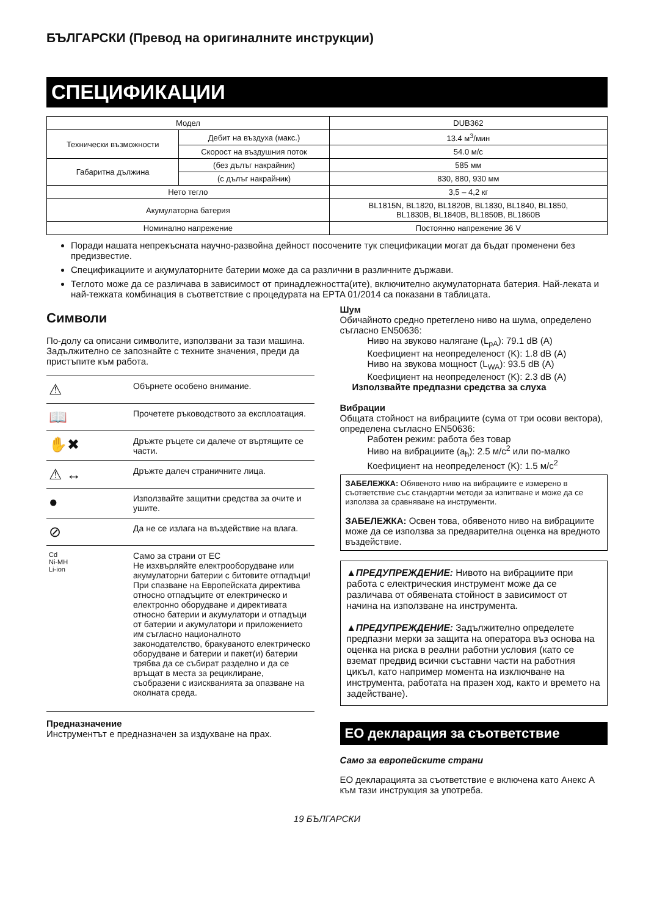БЪЛГАРСКИ (Превод на оригиналните инструкции)
СПЕЦИФИКАЦИИ
| Модел | | DUB362 |
| Технически възможности | Дебит на въздуха (макс.) | 13.4 м<sup>3</sup>/мин |
| | Скорост на въздушния поток | 54.0 м/с |
| Габаритна дължина | (без дълъг накрайник) | 585 мм |
| | (с дълъг накрайник) | 830, 880, 930 мм |
| Нето тегло | | 3,5 – 4,2 кг |
| Акумулаторна батерия | | BL1815N, BL1820, BL1820B, BL1830, BL1840, BL1850, BL1830B, BL1840B, BL1850B, BL1860B |
| Номинално напрежение | | Постоянно напрежение 36 V |
Поради нашата непрекъсната научно-развойна дейност посочените тук спецификации могат да бъдат променени без предизвестие.
Спецификациите и акумулаторните батерии може да са различни в различните държави.
Теглото може да се различава в зависимост от принадлежността(ите), включително акумулаторната батерия. Най-леката и най-тежката комбинация в съответствие с процедурата на EPTA 01/2014 са показани в таблицата.
Символи
По-долу са описани символите, използвани за тази машина. Задължително се запознайте с техните значения, преди да пристъпите към работа.
| ⚠ | Обърнете особено внимание. |
| 📖 | Прочетете ръководството за експлоатация. |
| ✋✖ | Дръжте ръцете си далече от въртящите се части. |
| ⚠ ↔ | Дръжте далеч страничните лица. |
| ● | Използвайте защитни средства за очите и ушите. |
| ⊘ | Да не се излага на въздействие на влага. |
| Cd Ni-MH Li-ion | Само за страни от ЕС Не изхвърляйте електрооборудване или акумулаторни батерии с битовите отпадъци! При спазване на Европейската директива относно отпадъците от електрическо и електронно оборудване и директивата относно батерии и акумулатори и отпадъци от батерии и акумулатори и приложението им съгласно националното законодателство, бракуваното електрическо оборудване и батерии и пакет(и) батерии трябва да се събират разделно и да се връщат в места за рециклиране, съобразени с изискванията за опазване на околната среда. |
Предназначение
Инструментът е предназначен за издухване на прах.
Шум
Обичайното средно претеглено ниво на шума, определено съгласно EN50636:
Ниво на звуково налягане (L<sub>pA</sub>): 79.1 dB (A)
Коефициент на неопределеност (K): 1.8 dB (A)
Ниво на звукова мощност (L<sub>WA</sub>): 93.5 dB (A)
Коефициент на неопределеност (K): 2.3 dB (A)
Използвайте предпазни средства за слуха
Вибрации
Общата стойност на вибрациите (сума от три осови вектора), определена съгласно EN50636:
Работен режим: работа без товар
Ниво на вибрациите (a<sub>h</sub>): 2.5 м/с<sup>2</sup> или по-малко
Коефициент на неопределеност (K): 1.5 м/с<sup>2</sup>
ЗАБЕЛЕЖКА: Обявеното ниво на вибрациите е измерено в съответствие със стандартни методи за изпитване и може да се използва за сравняване на инструменти.
ЗАБЕЛЕЖКА: Освен това, обявеното ниво на вибрациите може да се използва за предварителна оценка на вредното въздействие.
▲ПРЕДУПРЕЖДЕНИЕ: Нивото на вибрациите при работа с електрическия инструмент може да се различава от обявената стойност в зависимост от начина на използване на инструмента.
▲ПРЕДУПРЕЖДЕНИЕ: Задължително определете предпазни мерки за защита на оператора въз основа на оценка на риска в реални работни условия (като се вземат предвид всички съставни части на работния цикъл, като например момента на изключване на инструмента, работата на празен ход, както и времето на задействане).
ЕО декларация за съответствие
Само за европейските страни
ЕО декларацията за съответствие е включена като Анекс A към тази инструкция за употреба.
19 БЪЛГАРСКИ